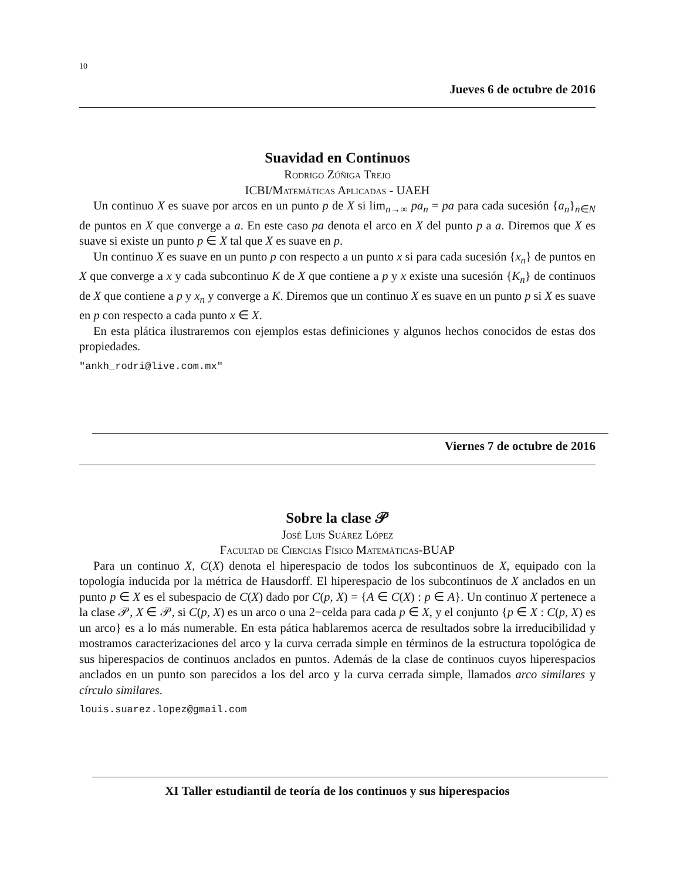10
Jueves 6 de octubre de 2016
Suavidad en Continuos
Rodrigo Zúñiga Trejo
ICBI/Matemáticas Aplicadas - UAEH
Un continuo X es suave por arcos en un punto p de X si lim<sub>n→∞</sub> pa<sub>n</sub> = pa para cada sucesión {a<sub>n</sub>}<sub>n∈N</sub> de puntos en X que converge a a. En este caso pa denota el arco en X del punto p a a. Diremos que X es suave si existe un punto p ∈ X tal que X es suave en p.
Un continuo X es suave en un punto p con respecto a un punto x si para cada sucesión {x<sub>n</sub>} de puntos en X que converge a x y cada subcontinuo K de X que contiene a p y x existe una sucesión {K<sub>n</sub>} de continuos de X que contiene a p y x<sub>n</sub> y converge a K. Diremos que un continuo X es suave en un punto p si X es suave en p con respecto a cada punto x ∈ X.
En esta plática ilustraremos con ejemplos estas definiciones y algunos hechos conocidos de estas dos propiedades.
"ankh_rodri@live.com.mx"
Viernes 7 de octubre de 2016
Sobre la clase 𝒫
José Luis Suárez López
Facultad de Ciencias Físico Matemáticas-BUAP
Para un continuo X, C(X) denota el hiperespacio de todos los subcontinuos de X, equipado con la topología inducida por la métrica de Hausdorff. El hiperespacio de los subcontinuos de X anclados en un punto p ∈ X es el subespacio de C(X) dado por C(p, X) = {A ∈ C(X) : p ∈ A}. Un continuo X pertenece a la clase 𝒫, X ∈ 𝒫, si C(p, X) es un arco o una 2−celda para cada p ∈ X, y el conjunto {p ∈ X : C(p, X) es un arco} es a lo más numerable. En esta pática hablaremos acerca de resultados sobre la irreducibilidad y mostramos caracterizaciones del arco y la curva cerrada simple en términos de la estructura topológica de sus hiperespacios de continuos anclados en puntos. Además de la clase de continuos cuyos hiperespacios anclados en un punto son parecidos a los del arco y la curva cerrada simple, llamados arco similares y círculo similares.
louis.suarez.lopez@gmail.com
XI Taller estudiantil de teoría de los continuos y sus hiperespacios